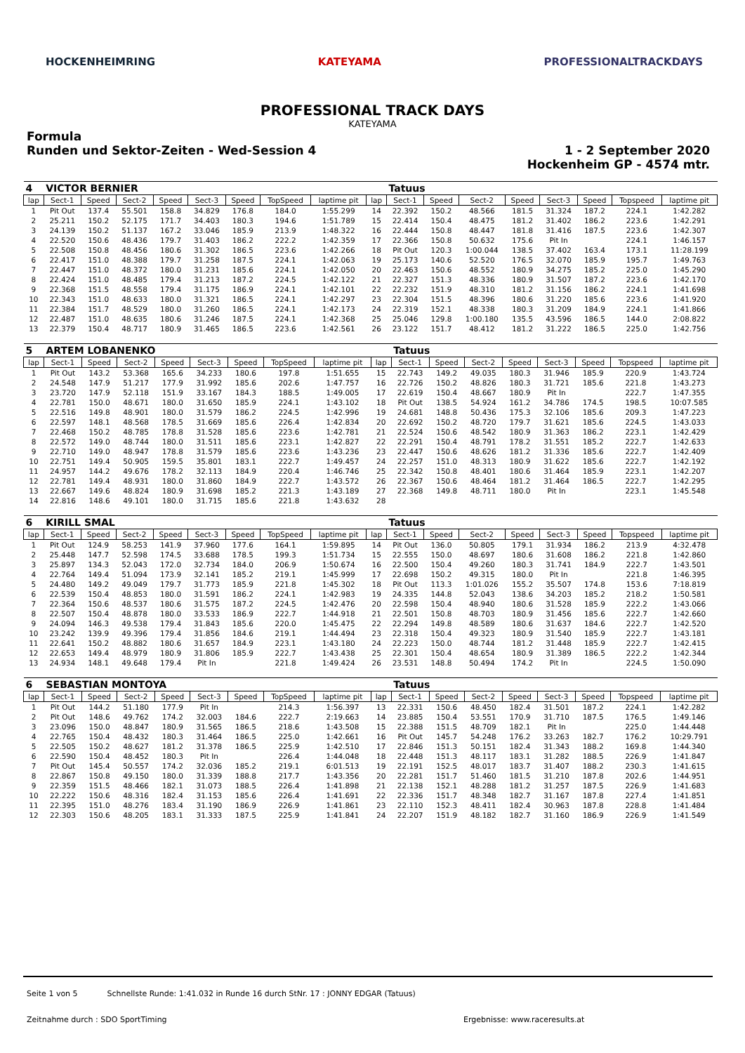HOCKENHEIMRING KATEYAMA PROFESSIONALTRACKDAYS
PROFESSIONAL TRACK DAYS
KATEYAMA
Formula
Runden und Sektor-Zeiten - Wed-Session 4
1 - 2 September 2020
Hockenheim GP - 4574 mtr.
| 4 | VICTOR BERNIER | | | | | | | | | Tatuus | | | | | | | |
| lap | Sect-1 | Speed | Sect-2 | Speed | Sect-3 | Speed | TopSpeed | laptime pit | lap | Sect-1 | Speed | Sect-2 | Speed | Sect-3 | Speed | Topspeed | laptime pit |
| 1 | Pit Out | 137.4 | 55.501 | 158.8 | 34.829 | 176.8 | 184.0 | 1:55.299 | 14 | 22.392 | 150.2 | 48.566 | 181.5 | 31.324 | 187.2 | 224.1 | 1:42.282 |
| 2 | 25.211 | 150.2 | 52.175 | 171.7 | 34.403 | 180.3 | 194.6 | 1:51.789 | 15 | 22.414 | 150.4 | 48.475 | 181.2 | 31.402 | 186.2 | 223.6 | 1:42.291 |
| 3 | 24.139 | 150.2 | 51.137 | 167.2 | 33.046 | 185.9 | 213.9 | 1:48.322 | 16 | 22.444 | 150.8 | 48.447 | 181.8 | 31.416 | 187.5 | 223.6 | 1:42.307 |
| 4 | 22.520 | 150.6 | 48.436 | 179.7 | 31.403 | 186.2 | 222.2 | 1:42.359 | 17 | 22.366 | 150.8 | 50.632 | 175.6 | Pit In | | 224.1 | 1:46.157 |
| 5 | 22.508 | 150.8 | 48.456 | 180.6 | 31.302 | 186.5 | 223.6 | 1:42.266 | 18 | Pit Out | 120.3 | 1:00.044 | 138.5 | 37.402 | 163.4 | 173.1 | 11:28.199 |
| 6 | 22.417 | 151.0 | 48.388 | 179.7 | 31.258 | 187.5 | 224.1 | 1:42.063 | 19 | 25.173 | 140.6 | 52.520 | 176.5 | 32.070 | 185.9 | 195.7 | 1:49.763 |
| 7 | 22.447 | 151.0 | 48.372 | 180.0 | 31.231 | 185.6 | 224.1 | 1:42.050 | 20 | 22.463 | 150.6 | 48.552 | 180.9 | 34.275 | 185.2 | 225.0 | 1:45.290 |
| 8 | 22.424 | 151.0 | 48.485 | 179.4 | 31.213 | 187.2 | 224.5 | 1:42.122 | 21 | 22.327 | 151.3 | 48.336 | 180.9 | 31.507 | 187.2 | 223.6 | 1:42.170 |
| 9 | 22.368 | 151.5 | 48.558 | 179.4 | 31.175 | 186.9 | 224.1 | 1:42.101 | 22 | 22.232 | 151.9 | 48.310 | 181.2 | 31.156 | 186.2 | 224.1 | 1:41.698 |
| 10 | 22.343 | 151.0 | 48.633 | 180.0 | 31.321 | 186.5 | 224.1 | 1:42.297 | 23 | 22.304 | 151.5 | 48.396 | 180.6 | 31.220 | 185.6 | 223.6 | 1:41.920 |
| 11 | 22.384 | 151.7 | 48.529 | 180.0 | 31.260 | 186.5 | 224.1 | 1:42.173 | 24 | 22.319 | 152.1 | 48.338 | 180.3 | 31.209 | 184.9 | 224.1 | 1:41.866 |
| 12 | 22.487 | 151.0 | 48.635 | 180.6 | 31.246 | 187.5 | 224.1 | 1:42.368 | 25 | 25.046 | 129.8 | 1:00.180 | 135.5 | 43.596 | 186.5 | 144.0 | 2:08.822 |
| 13 | 22.379 | 150.4 | 48.717 | 180.9 | 31.465 | 186.5 | 223.6 | 1:42.561 | 26 | 23.122 | 151.7 | 48.412 | 181.2 | 31.222 | 186.5 | 225.0 | 1:42.756 |
| 5 | ARTEM LOBANENKO | | | | | | | | | Tatuus | | | | | | | |
| lap | Sect-1 | Speed | Sect-2 | Speed | Sect-3 | Speed | TopSpeed | laptime pit | lap | Sect-1 | Speed | Sect-2 | Speed | Sect-3 | Speed | Topspeed | laptime pit |
| 1 | Pit Out | 143.2 | 53.368 | 165.6 | 34.233 | 180.6 | 197.8 | 1:51.655 | 15 | 22.743 | 149.2 | 49.035 | 180.3 | 31.946 | 185.9 | 220.9 | 1:43.724 |
| 2 | 24.548 | 147.9 | 51.217 | 177.9 | 31.992 | 185.6 | 202.6 | 1:47.757 | 16 | 22.726 | 150.2 | 48.826 | 180.3 | 31.721 | 185.6 | 221.8 | 1:43.273 |
| 3 | 23.720 | 147.9 | 52.118 | 151.9 | 33.167 | 184.3 | 188.5 | 1:49.005 | 17 | 22.619 | 150.4 | 48.667 | 180.9 | Pit In | | 222.7 | 1:47.355 |
| 4 | 22.781 | 150.0 | 48.671 | 180.0 | 31.650 | 185.9 | 224.1 | 1:43.102 | 18 | Pit Out | 138.5 | 54.924 | 161.2 | 34.786 | 174.5 | 198.5 | 10:07.585 |
| 5 | 22.516 | 149.8 | 48.901 | 180.0 | 31.579 | 186.2 | 224.5 | 1:42.996 | 19 | 24.681 | 148.8 | 50.436 | 175.3 | 32.106 | 185.6 | 209.3 | 1:47.223 |
| 6 | 22.597 | 148.1 | 48.568 | 178.5 | 31.669 | 185.6 | 226.4 | 1:42.834 | 20 | 22.692 | 150.2 | 48.720 | 179.7 | 31.621 | 185.6 | 224.5 | 1:43.033 |
| 7 | 22.468 | 150.2 | 48.785 | 178.8 | 31.528 | 185.6 | 223.6 | 1:42.781 | 21 | 22.524 | 150.6 | 48.542 | 180.9 | 31.363 | 186.2 | 223.1 | 1:42.429 |
| 8 | 22.572 | 149.0 | 48.744 | 180.0 | 31.511 | 185.6 | 223.1 | 1:42.827 | 22 | 22.291 | 150.4 | 48.791 | 178.2 | 31.551 | 185.2 | 222.7 | 1:42.633 |
| 9 | 22.710 | 149.0 | 48.947 | 178.8 | 31.579 | 185.6 | 223.6 | 1:43.236 | 23 | 22.447 | 150.6 | 48.626 | 181.2 | 31.336 | 185.6 | 222.7 | 1:42.409 |
| 10 | 22.751 | 149.4 | 50.905 | 159.5 | 35.801 | 183.1 | 222.7 | 1:49.457 | 24 | 22.257 | 151.0 | 48.313 | 180.9 | 31.622 | 185.6 | 222.7 | 1:42.192 |
| 11 | 24.957 | 144.2 | 49.676 | 178.2 | 32.113 | 184.9 | 220.4 | 1:46.746 | 25 | 22.342 | 150.8 | 48.401 | 180.6 | 31.464 | 185.9 | 223.1 | 1:42.207 |
| 12 | 22.781 | 149.4 | 48.931 | 180.0 | 31.860 | 184.9 | 222.7 | 1:43.572 | 26 | 22.367 | 150.6 | 48.464 | 181.2 | 31.464 | 186.5 | 222.7 | 1:42.295 |
| 13 | 22.667 | 149.6 | 48.824 | 180.9 | 31.698 | 185.2 | 221.3 | 1:43.189 | 27 | 22.368 | 149.8 | 48.711 | 180.0 | Pit In | | 223.1 | 1:45.548 |
| 14 | 22.816 | 148.6 | 49.101 | 180.0 | 31.715 | 185.6 | 221.8 | 1:43.632 | 28 | | | | | | | | |
| 6 | KIRILL SMAL | | | | | | | | | Tatuus | | | | | | | |
| lap | Sect-1 | Speed | Sect-2 | Speed | Sect-3 | Speed | TopSpeed | laptime pit | lap | Sect-1 | Speed | Sect-2 | Speed | Sect-3 | Speed | Topspeed | laptime pit |
| 1 | Pit Out | 124.9 | 58.253 | 141.9 | 37.960 | 177.6 | 164.1 | 1:59.895 | 14 | Pit Out | 136.0 | 50.805 | 179.1 | 31.934 | 186.2 | 213.9 | 4:32.478 |
| 2 | 25.448 | 147.7 | 52.598 | 174.5 | 33.688 | 178.5 | 199.3 | 1:51.734 | 15 | 22.555 | 150.0 | 48.697 | 180.6 | 31.608 | 186.2 | 221.8 | 1:42.860 |
| 3 | 25.897 | 134.3 | 52.043 | 172.0 | 32.734 | 184.0 | 206.9 | 1:50.674 | 16 | 22.500 | 150.4 | 49.260 | 180.3 | 31.741 | 184.9 | 222.7 | 1:43.501 |
| 4 | 22.764 | 149.4 | 51.094 | 173.9 | 32.141 | 185.2 | 219.1 | 1:45.999 | 17 | 22.698 | 150.2 | 49.315 | 180.0 | Pit In | | 221.8 | 1:46.395 |
| 5 | 24.480 | 149.2 | 49.049 | 179.7 | 31.773 | 185.9 | 221.8 | 1:45.302 | 18 | Pit Out | 113.3 | 1:01.026 | 155.2 | 35.507 | 174.8 | 153.6 | 7:18.819 |
| 6 | 22.539 | 150.4 | 48.853 | 180.0 | 31.591 | 186.2 | 224.1 | 1:42.983 | 19 | 24.335 | 144.8 | 52.043 | 138.6 | 34.203 | 185.2 | 218.2 | 1:50.581 |
| 7 | 22.364 | 150.6 | 48.537 | 180.6 | 31.575 | 187.2 | 224.5 | 1:42.476 | 20 | 22.598 | 150.4 | 48.940 | 180.6 | 31.528 | 185.9 | 222.2 | 1:43.066 |
| 8 | 22.507 | 150.4 | 48.878 | 180.0 | 33.533 | 186.9 | 222.7 | 1:44.918 | 21 | 22.501 | 150.8 | 48.703 | 180.9 | 31.456 | 185.6 | 222.7 | 1:42.660 |
| 9 | 24.094 | 146.3 | 49.538 | 179.4 | 31.843 | 185.6 | 220.0 | 1:45.475 | 22 | 22.294 | 149.8 | 48.589 | 180.6 | 31.637 | 184.6 | 222.7 | 1:42.520 |
| 10 | 23.242 | 139.9 | 49.396 | 179.4 | 31.856 | 184.6 | 219.1 | 1:44.494 | 23 | 22.318 | 150.4 | 49.323 | 180.9 | 31.540 | 185.9 | 222.7 | 1:43.181 |
| 11 | 22.641 | 150.2 | 48.882 | 180.6 | 31.657 | 184.9 | 223.1 | 1:43.180 | 24 | 22.223 | 150.0 | 48.744 | 181.2 | 31.448 | 185.9 | 222.7 | 1:42.415 |
| 12 | 22.653 | 149.4 | 48.979 | 180.9 | 31.806 | 185.9 | 222.7 | 1:43.438 | 25 | 22.301 | 150.4 | 48.654 | 180.9 | 31.389 | 186.5 | 222.2 | 1:42.344 |
| 13 | 24.934 | 148.1 | 49.648 | 179.4 | Pit In | | 221.8 | 1:49.424 | 26 | 23.531 | 148.8 | 50.494 | 174.2 | Pit In | | 224.5 | 1:50.090 |
| 6 | SEBASTIAN MONTOYA | | | | | | | | | Tatuus | | | | | | | |
| lap | Sect-1 | Speed | Sect-2 | Speed | Sect-3 | Speed | TopSpeed | laptime pit | lap | Sect-1 | Speed | Sect-2 | Speed | Sect-3 | Speed | Topspeed | laptime pit |
| 1 | Pit Out | 144.2 | 51.180 | 177.9 | Pit In | | 214.3 | 1:56.397 | 13 | 22.331 | 150.6 | 48.450 | 182.4 | 31.501 | 187.2 | 224.1 | 1:42.282 |
| 2 | Pit Out | 148.6 | 49.762 | 174.2 | 32.003 | 184.6 | 222.7 | 2:19.663 | 14 | 23.885 | 150.4 | 53.551 | 170.9 | 31.710 | 187.5 | 176.5 | 1:49.146 |
| 3 | 23.096 | 150.0 | 48.847 | 180.9 | 31.565 | 186.5 | 218.6 | 1:43.508 | 15 | 22.388 | 151.5 | 48.709 | 182.1 | Pit In | | 225.0 | 1:44.448 |
| 4 | 22.765 | 150.4 | 48.432 | 180.3 | 31.464 | 186.5 | 225.0 | 1:42.661 | 16 | Pit Out | 145.7 | 54.248 | 176.2 | 33.263 | 182.7 | 176.2 | 10:29.791 |
| 5 | 22.505 | 150.2 | 48.627 | 181.2 | 31.378 | 186.5 | 225.9 | 1:42.510 | 17 | 22.846 | 151.3 | 50.151 | 182.4 | 31.343 | 188.2 | 169.8 | 1:44.340 |
| 6 | 22.590 | 150.4 | 48.452 | 180.3 | Pit In | | 226.4 | 1:44.048 | 18 | 22.448 | 151.3 | 48.117 | 183.1 | 31.282 | 188.5 | 226.9 | 1:41.847 |
| 7 | Pit Out | 145.4 | 50.557 | 174.2 | 32.036 | 185.2 | 219.1 | 6:01.513 | 19 | 22.191 | 152.5 | 48.017 | 183.7 | 31.407 | 188.2 | 230.3 | 1:41.615 |
| 8 | 22.867 | 150.8 | 49.150 | 180.0 | 31.339 | 188.8 | 217.7 | 1:43.356 | 20 | 22.281 | 151.7 | 51.460 | 181.5 | 31.210 | 187.8 | 202.6 | 1:44.951 |
| 9 | 22.359 | 151.5 | 48.466 | 182.1 | 31.073 | 188.5 | 226.4 | 1:41.898 | 21 | 22.138 | 152.1 | 48.288 | 181.2 | 31.257 | 187.5 | 226.9 | 1:41.683 |
| 10 | 22.222 | 150.6 | 48.316 | 182.4 | 31.153 | 185.6 | 226.4 | 1:41.691 | 22 | 22.336 | 151.7 | 48.348 | 182.7 | 31.167 | 187.8 | 227.4 | 1:41.851 |
| 11 | 22.395 | 151.0 | 48.276 | 183.4 | 31.190 | 186.9 | 226.9 | 1:41.861 | 23 | 22.110 | 152.3 | 48.411 | 182.4 | 30.963 | 187.8 | 228.8 | 1:41.484 |
| 12 | 22.303 | 150.6 | 48.205 | 183.1 | 31.333 | 187.5 | 225.9 | 1:41.841 | 24 | 22.207 | 151.9 | 48.182 | 182.7 | 31.160 | 186.9 | 226.9 | 1:41.549 |
Seite 1 von 5 Schnellste Runde: 1:41.032 in Runde 16 durch StNr. 17 : JONNY EDGAR (Tatuus)
Zeitnahme durch : SDO SportTiming
Ergebnisse: www.raceresults.at